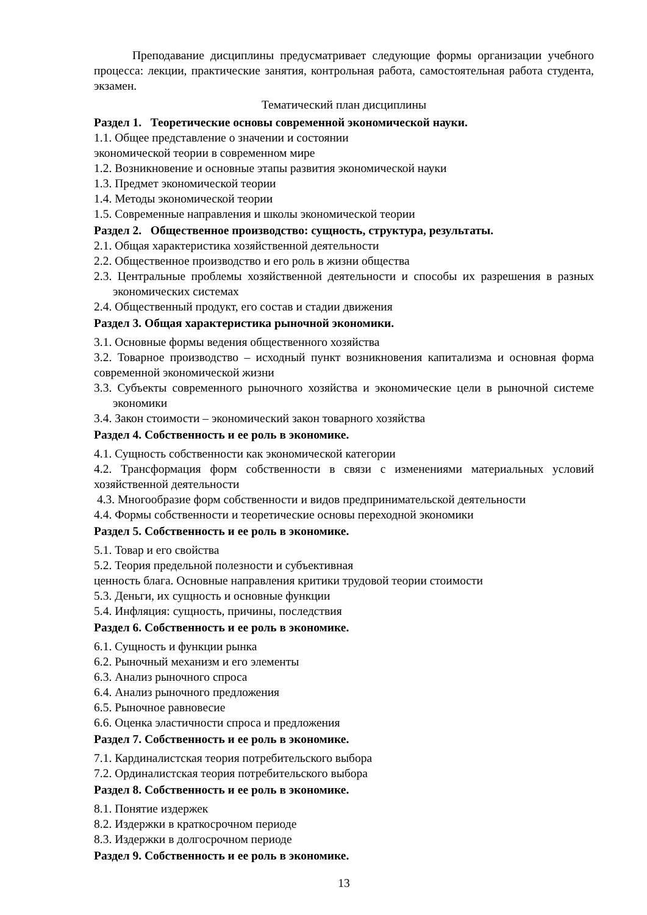Преподавание дисциплины предусматривает следующие формы организации учебного процесса: лекции, практические занятия, контрольная работа, самостоятельная работа студента, экзамен.
Тематический план дисциплины
Раздел 1. Теоретические основы современной экономической науки.
1.1. Общее представление о значении и состоянии
экономической теории в современном мире
1.2. Возникновение и основные этапы развития экономической науки
1.3. Предмет экономической теории
1.4. Методы экономической теории
1.5. Современные направления и школы экономической теории
Раздел 2. Общественное производство: сущность, структура, результаты.
2.1. Общая характеристика хозяйственной деятельности
2.2. Общественное производство и его роль в жизни общества
2.3. Центральные проблемы хозяйственной деятельности и способы их разрешения в разных экономических системах
2.4. Общественный продукт, его состав и стадии движения
Раздел 3. Общая характеристика рыночной экономики.
3.1. Основные формы ведения общественного хозяйства
3.2. Товарное производство – исходный пункт возникновения капитализма и основная форма современной экономической жизни
3.3. Субъекты современного рыночного хозяйства и экономические цели в рыночной системе экономики
3.4. Закон стоимости – экономический закон товарного хозяйства
Раздел 4. Собственность и ее роль в экономике.
4.1. Сущность собственности как экономической категории
4.2. Трансформация форм собственности в связи с изменениями материальных условий хозяйственной деятельности
4.3. Многообразие форм собственности и видов предпринимательской деятельности
4.4. Формы собственности и теоретические основы переходной экономики
Раздел 5. Собственность и ее роль в экономике.
5.1. Товар и его свойства
5.2. Теория предельной полезности и субъективная
ценность блага. Основные направления критики трудовой теории стоимости
5.3. Деньги, их сущность и основные функции
5.4. Инфляция: сущность, причины, последствия
Раздел 6. Собственность и ее роль в экономике.
6.1. Сущность и функции рынка
6.2. Рыночный механизм и его элементы
6.3. Анализ рыночного спроса
6.4. Анализ рыночного предложения
6.5. Рыночное равновесие
6.6. Оценка эластичности спроса и предложения
Раздел 7. Собственность и ее роль в экономике.
7.1. Кардиналистская теория потребительского выбора
7.2. Ординалистская теория потребительского выбора
Раздел 8. Собственность и ее роль в экономике.
8.1. Понятие издержек
8.2. Издержки в краткосрочном периоде
8.3. Издержки в долгосрочном периоде
Раздел 9. Собственность и ее роль в экономике.
13